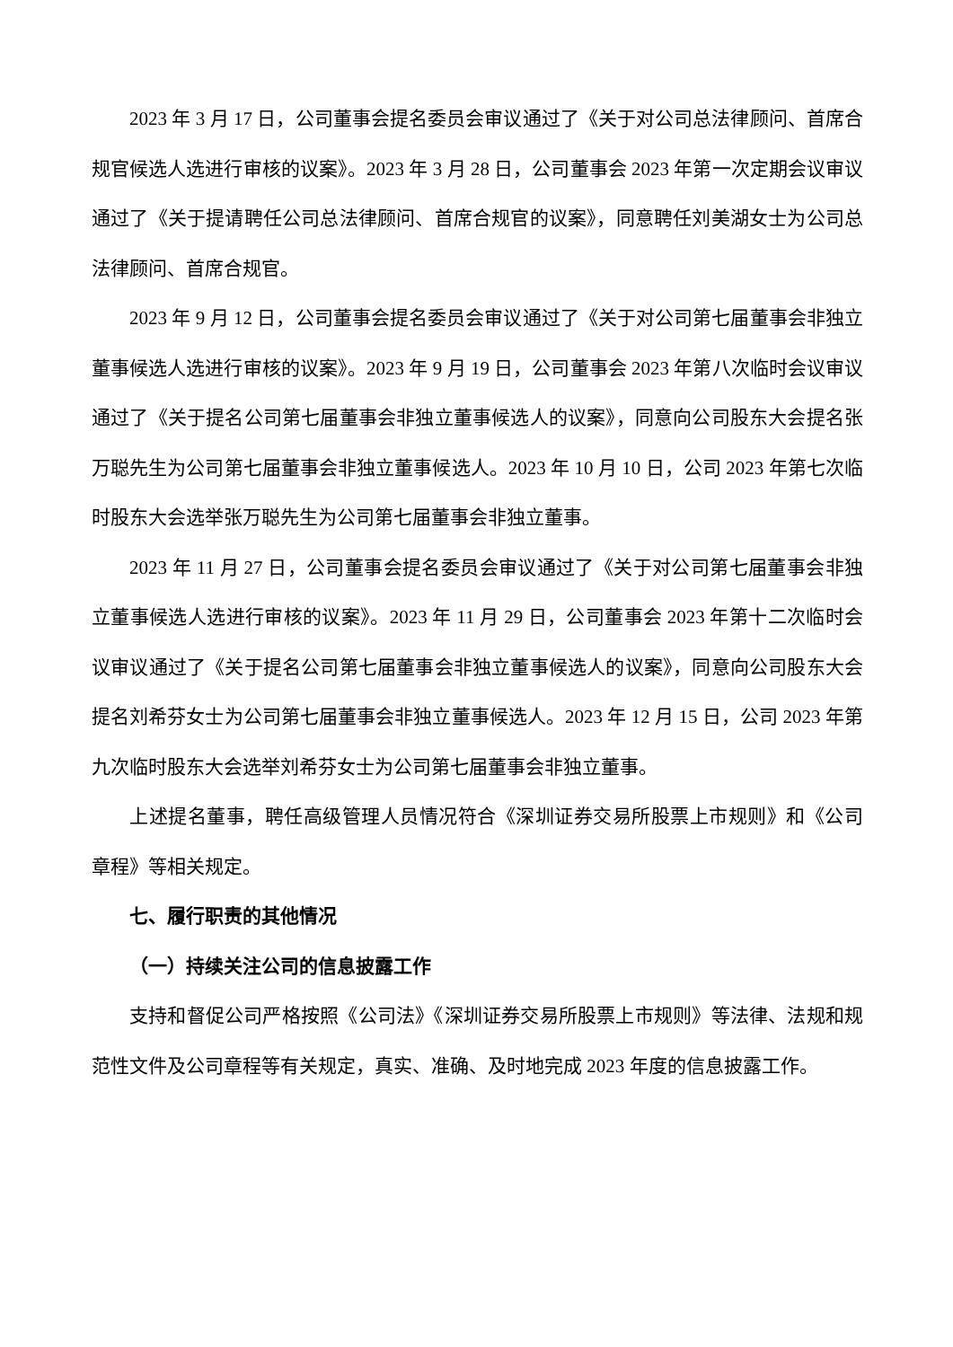2023 年 3 月 17 日，公司董事会提名委员会审议通过了《关于对公司总法律顾问、首席合规官候选人选进行审核的议案》。2023 年 3 月 28 日，公司董事会 2023 年第一次定期会议审议通过了《关于提请聘任公司总法律顾问、首席合规官的议案》，同意聘任刘美湖女士为公司总法律顾问、首席合规官。
2023 年 9 月 12 日，公司董事会提名委员会审议通过了《关于对公司第七届董事会非独立董事候选人选进行审核的议案》。2023 年 9 月 19 日，公司董事会 2023 年第八次临时会议审议通过了《关于提名公司第七届董事会非独立董事候选人的议案》，同意向公司股东大会提名张万聪先生为公司第七届董事会非独立董事候选人。2023 年 10 月 10 日，公司 2023 年第七次临时股东大会选举张万聪先生为公司第七届董事会非独立董事。
2023 年 11 月 27 日，公司董事会提名委员会审议通过了《关于对公司第七届董事会非独立董事候选人选进行审核的议案》。2023 年 11 月 29 日，公司董事会 2023 年第十二次临时会议审议通过了《关于提名公司第七届董事会非独立董事候选人的议案》，同意向公司股东大会提名刘希芬女士为公司第七届董事会非独立董事候选人。2023 年 12 月 15 日，公司 2023 年第九次临时股东大会选举刘希芬女士为公司第七届董事会非独立董事。
上述提名董事，聘任高级管理人员情况符合《深圳证券交易所股票上市规则》和《公司章程》等相关规定。
七、履行职责的其他情况
（一）持续关注公司的信息披露工作
支持和督促公司严格按照《公司法》《深圳证券交易所股票上市规则》等法律、法规和规范性文件及公司章程等有关规定，真实、准确、及时地完成 2023 年度的信息披露工作。